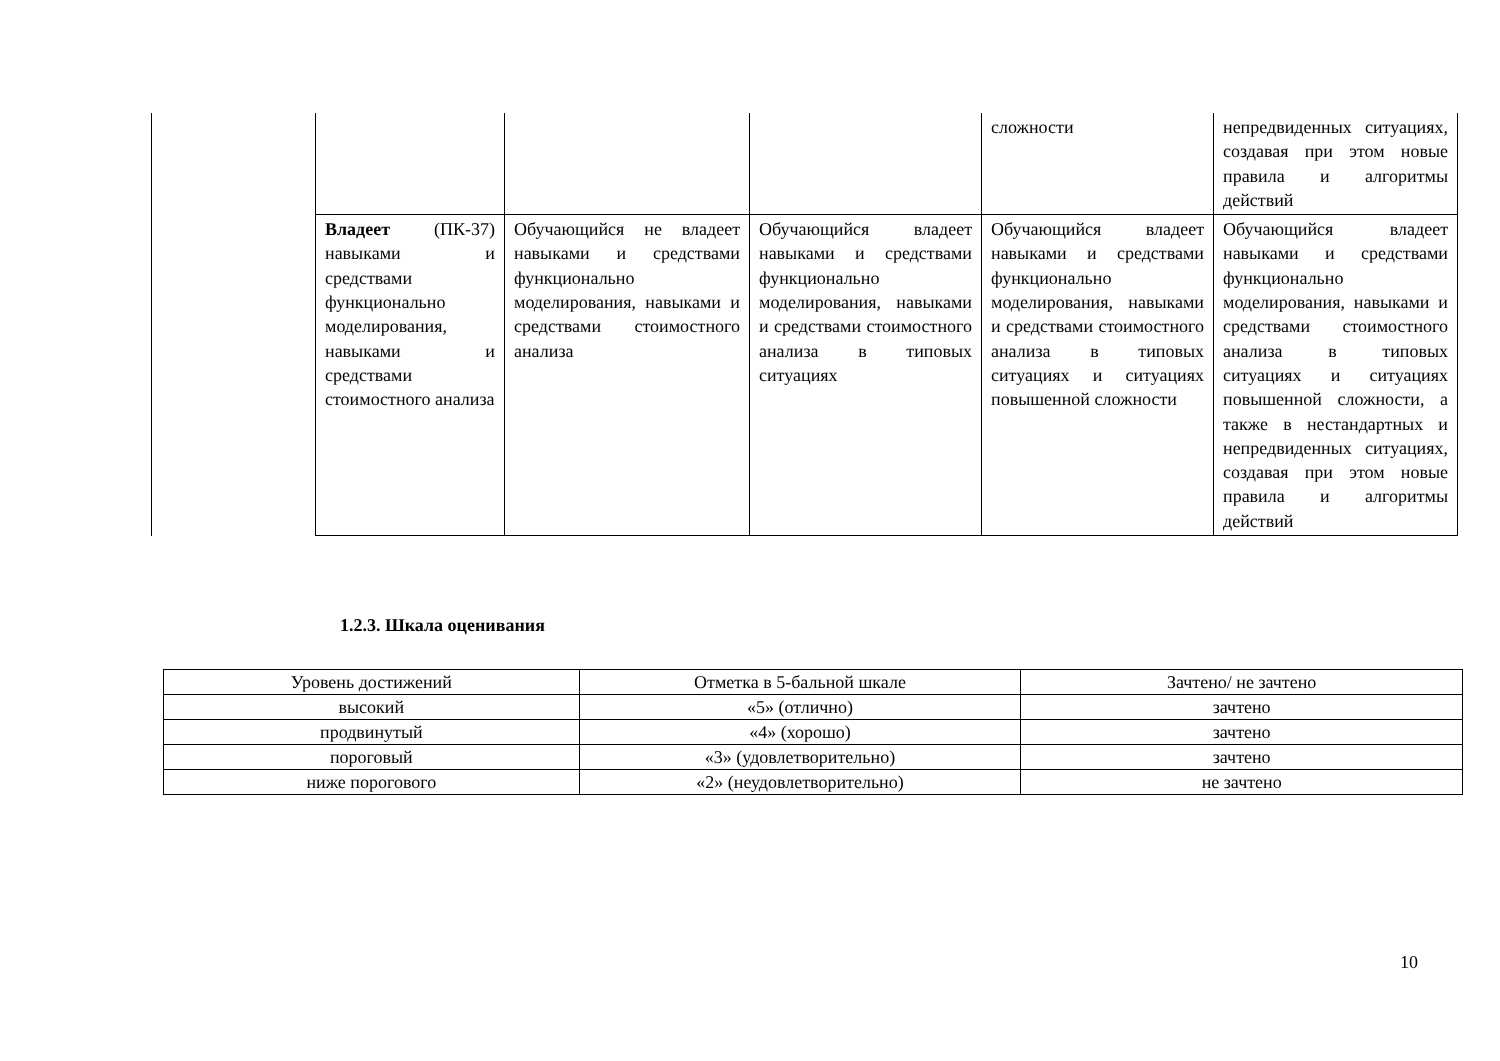| | | | | сложности | непредвиденных ситуациях, создавая при этом новые правила и алгоритмы действий |
| | Владеет (ПК-37) навыками и средствами функционально моделирования, навыками и средствами стоимостного анализа | Обучающийся не владеет навыками и средствами функционально моделирования, навыками и средствами стоимостного анализа | Обучающийся владеет навыками и средствами функционально моделирования, навыками и средствами стоимостного анализа в типовых ситуациях | Обучающийся владеет навыками и средствами функционально моделирования, навыками и средствами стоимостного анализа в типовых ситуациях и ситуациях повышенной сложности | Обучающийся владеет навыками и средствами функционально моделирования, навыками и средствами стоимостного анализа в типовых ситуациях и ситуациях повышенной сложности, а также в нестандартных и непредвиденных ситуациях, создавая при этом новые правила и алгоритмы действий |
1.2.3. Шкала оценивания
| Уровень достижений | Отметка в 5-бальной шкале | Зачтено/ не зачтено |
| высокий | «5» (отлично) | зачтено |
| продвинутый | «4» (хорошо) | зачтено |
| пороговый | «3» (удовлетворительно) | зачтено |
| ниже порогового | «2» (неудовлетворительно) | не зачтено |
10